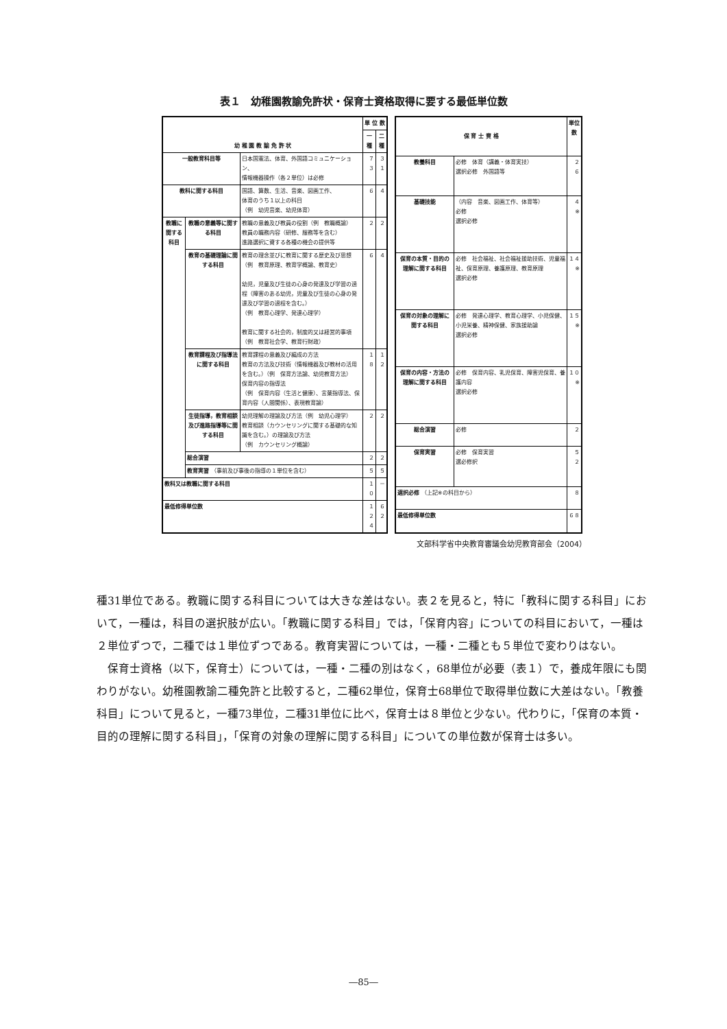表１　幼稚園教諭免許状・保育士資格取得に要する最低単位数
| 幼 稚 園 教 諭 免 許 状 | | | 単 位 数 | |
| --- | --- | --- | --- | --- |
| | | | 一種 | 二種 |
| 一般教育科目等 | | 日本国憲法、体育、外国語コミュニケーション、 情報機器操作（各２単位）は必修 | ７３ | ３１ |
| 教科に関する科目 | | 国語、算数、生活、音楽、図画工作、 体育のうち１以上の科目 （例 幼児音楽、幼児体育） | ６ | ４ |
| 教職に関する科目 | 教職の意義等に関する科目 | 教職の意義及び教員の役割（例 教職概論） 教員の職務内容（研修、服務等を含む） 進路選択に資する各種の機会の提供等 | ２ | ２ |
| | 教育の基礎理論に関する科目 | 教育の理念並びに教育に関する歴史及び思想 （例 教育原理、教育学概論、教育史） 幼児，児童及び生徒の心身の発達及び学習の過程（障害のある幼児，児童及び生徒の心身の発達及び学習の過程を含む。） （例 教育心理学、発達心理学） 教育に関する社会的，制度的又は経営的事項 （例 教育社会学、教育行財政） | ６ | ４ |
| | 教育課程及び指導法に関する科目 | 教育課程の意義及び編成の方法 教育の方法及び技術（情報機器及び教材の活用を含む。）（例 保育方法論、幼児教育方法） 保育内容の指導法 （例 保育内容（生活と健康）、言葉指導法、保育内容（人間関係）、表現教育論） | １８ | １２ |
| | 生徒指導，教育相談及び進路指導等に関する科目 | 幼児理解の理論及び方法（例 幼児心理学） 教育相談（カウンセリングに関する基礎的な知識を含む。）の理論及び方法 （例 カウンセリング概論） | ２ | ２ |
| | 総合演習 | | ２ | ２ |
| | 教育実習 （事前及び事後の指導の１単位を含む） | | ５ | ５ |
| 教科又は教職に関する科目 | | | １０ | － |
| 最低修得単位数 | | | １２４ | ６２ |
| 保 育 士 資 格 | | 単位数 |
| --- | --- | --- |
| 教養科目 | 必修 体育（講義・体育実技） 選択必修 外国語等 | ２ ６ |
| 基礎技能 | （内容 音楽、図画工作、体育等） 必修 選択必修 | ４ ※ |
| 保育の本質・目的の理解に関する科目 | 必修 社会福祉、社会福祉援助技術、児童福祉、保育原理、養護原理、教育原理 選択必修 | １４ ※ |
| 保育の対象の理解に関する科目 | 必修 発達心理学、教育心理学、小児保健、小児栄養、精神保健、家族援助論 選択必修 | １５ ※ |
| 保育の内容・方法の理解に関する科目 | 必修 保育内容、乳児保育、障害児保育、養護内容 選択必修 | １０ ※ |
| 総合演習 | 必修 | ２ |
| 保育実習 | 必修 保育実習 選必修択 | ５ ２ |
| 選択必修 （上記※の科目から） | | ８ |
| 最低修得単位数 | | ６８ |
文部科学省中央教育審議会幼児教育部会（2004）
種31単位である。教職に関する科目については大きな差はない。表２を見ると，特に「教科に関する科目」において，一種は，科目の選択肢が広い。「教職に関する科目」では，「保育内容」についての科目において，一種は２単位ずつで，二種では１単位ずつである。教育実習については，一種・二種とも５単位で変わりはない。
　保育士資格（以下，保育士）については，一種・二種の別はなく，68単位が必要（表１）で，養成年限にも関わりがない。幼稚園教諭二種免許と比較すると，二種62単位，保育士68単位で取得単位数に大差はない。「教養科目」について見ると，一種73単位，二種31単位に比べ，保育士は８単位と少ない。代わりに，「保育の本質・目的の理解に関する科目」，「保育の対象の理解に関する科目」についての単位数が保育士は多い。
―85―